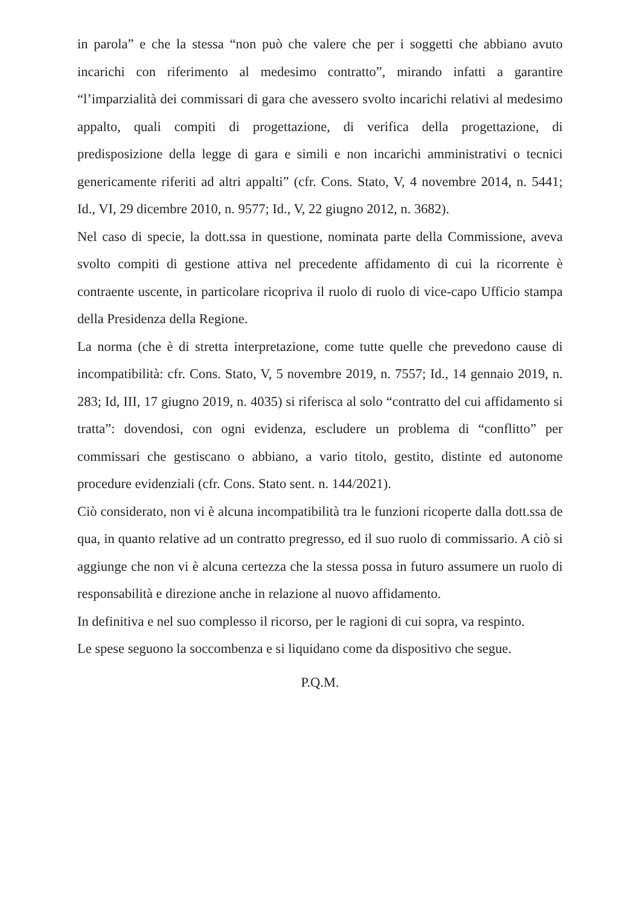in parola” e che la stessa “non può che valere che per i soggetti che abbiano avuto incarichi con riferimento al medesimo contratto”, mirando infatti a garantire “l’imparzialità dei commissari di gara che avessero svolto incarichi relativi al medesimo appalto, quali compiti di progettazione, di verifica della progettazione, di predisposizione della legge di gara e simili e non incarichi amministrativi o tecnici genericamente riferiti ad altri appalti” (cfr. Cons. Stato, V, 4 novembre 2014, n. 5441; Id., VI, 29 dicembre 2010, n. 9577; Id., V, 22 giugno 2012, n. 3682).
Nel caso di specie, la dott.ssa in questione, nominata parte della Commissione, aveva svolto compiti di gestione attiva nel precedente affidamento di cui la ricorrente è contraente uscente, in particolare ricopriva il ruolo di ruolo di vice-capo Ufficio stampa della Presidenza della Regione.
La norma (che è di stretta interpretazione, come tutte quelle che prevedono cause di incompatibilità: cfr. Cons. Stato, V, 5 novembre 2019, n. 7557; Id., 14 gennaio 2019, n. 283; Id, III, 17 giugno 2019, n. 4035) si riferisca al solo “contratto del cui affidamento si tratta”: dovendosi, con ogni evidenza, escludere un problema di “conflitto” per commissari che gestiscano o abbiano, a vario titolo, gestito, distinte ed autonome procedure evidenziali (cfr. Cons. Stato sent. n. 144/2021).
Ciò considerato, non vi è alcuna incompatibilità tra le funzioni ricoperte dalla dott.ssa de qua, in quanto relative ad un contratto pregresso, ed il suo ruolo di commissario. A ciò si aggiunge che non vi è alcuna certezza che la stessa possa in futuro assumere un ruolo di responsabilità e direzione anche in relazione al nuovo affidamento.
In definitiva e nel suo complesso il ricorso, per le ragioni di cui sopra, va respinto.
Le spese seguono la soccombenza e si liquidano come da dispositivo che segue.
P.Q.M.